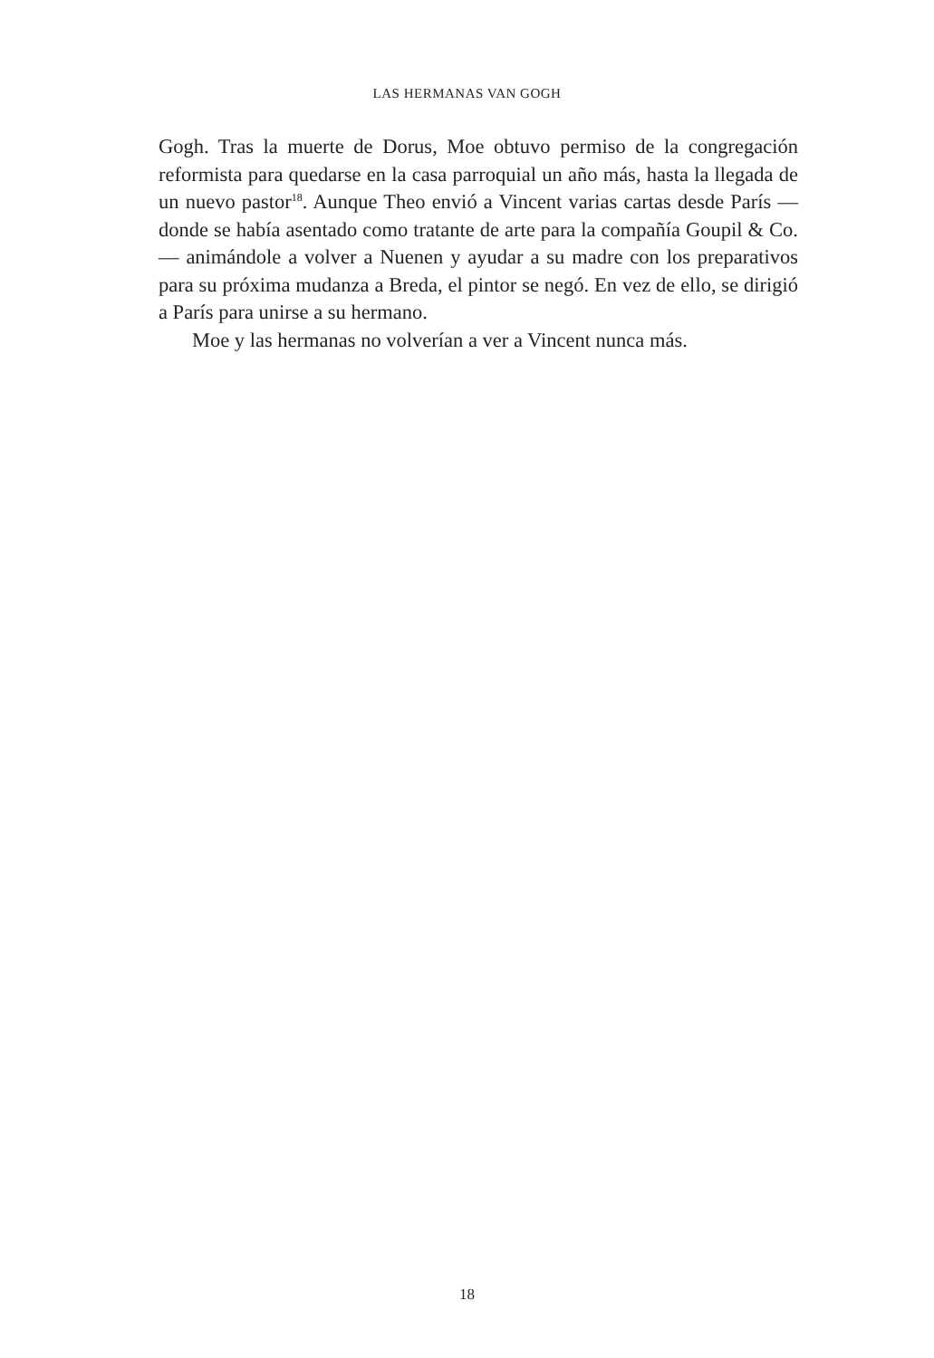LAS HERMANAS VAN GOGH
Gogh. Tras la muerte de Dorus, Moe obtuvo permiso de la congrega­ción reformista para quedarse en la casa parroquial un año más, hasta la llegada de un nuevo pastor<sup>18</sup>. Aunque Theo envió a Vincent varias cartas desde París —donde se había asentado como tratante de arte para la compañía Goupil & Co.— animándole a volver a Nuenen y ayudar a su madre con los preparativos para su próxima mudanza a Breda, el pintor se negó. En vez de ello, se dirigió a París para unirse a su hermano.
Moe y las hermanas no volverían a ver a Vincent nunca más.
18